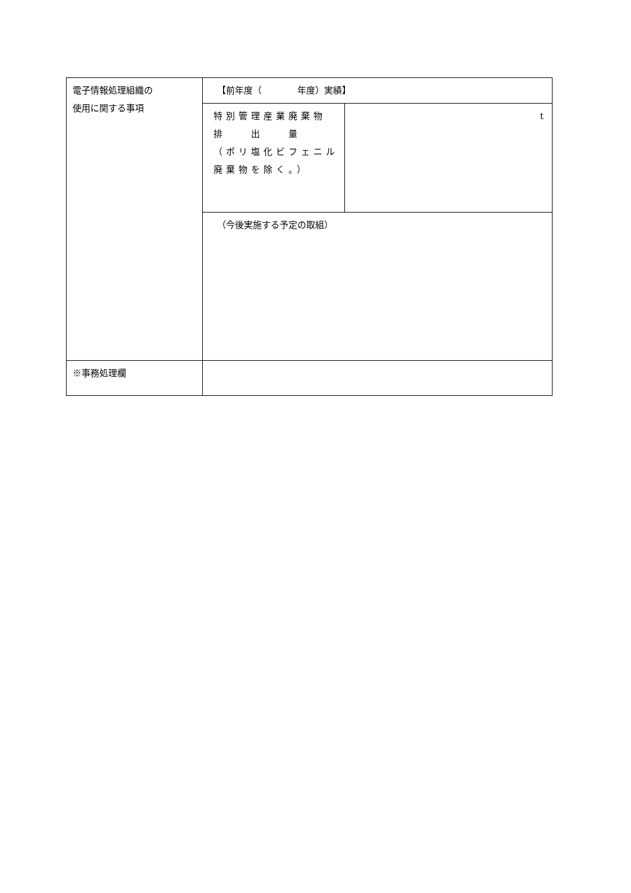| 電子情報処理組織の 使用に関する事項 | 【前年度（ 年度）実績】 | |
| | 特別管理産業廃棄物 排 出 量 （ポリ塩化ビフェニル廃棄物を除く。） | t |
| | （今後実施する予定の取組） | |
| ※事務処理欄 | | |